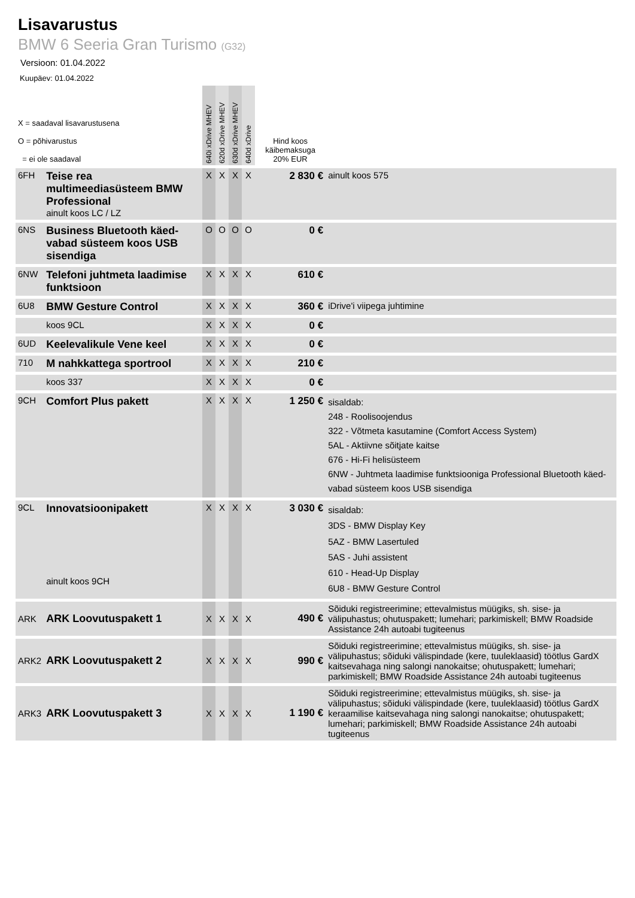Lisavarustus
BMW 6 Seeria Gran Turismo (G32)
Versioon: 01.04.2022
Kuupäev: 01.04.2022
| X = saadaval lisavarustusena O = põhivarustus = ei ole saadaval | | 640i xDrive MHEV | 620d xDrive MHEV | 630d xDrive MHEV | 640d xDrive | Hind koos käibemaksuga 20% EUR | |
| 6FH | Teise rea multimeediasüsteem BMW Professional ainult koos LC / LZ | X | X | X | X | 2 830 € | ainult koos 575 |
| 6NS | Business Bluetooth käed-vabad süsteem koos USB sisendiga | O | O | O | O | 0 € | |
| 6NW | Telefoni juhtmeta laadimise funktsioon | X | X | X | X | 610 € | |
| 6U8 | BMW Gesture Control | X | X | X | X | 360 € | iDrive'i viipega juhtimine |
| | koos 9CL | X | X | X | X | 0 € | |
| 6UD | Keelevalikule Vene keel | X | X | X | X | 0 € | |
| 710 | M nahkkattega sportrool | X | X | X | X | 210 € | |
| | koos 337 | X | X | X | X | 0 € | |
| 9CH | Comfort Plus pakett | X | X | X | X | 1 250 € | sisaldab: 248 - Roolisoojendus 322 - Võtmeta kasutamine (Comfort Access System) 5AL - Aktiivne sõitjate kaitse 676 - Hi-Fi helisüsteem 6NW - Juhtmeta laadimise funktsiooniga Professional Bluetooth käed-vabad süsteem koos USB sisendiga |
| 9CL | Innovatsioonipakett ainult koos 9CH | X | X | X | X | 3 030 € | sisaldab: 3DS - BMW Display Key 5AZ - BMW Lasertuled 5AS - Juhi assistent 610 - Head-Up Display 6U8 - BMW Gesture Control |
| ARK | ARK Loovutuspakett 1 | X | X | X | X | 490 € | Sõiduki registreerimine; ettevalmistus müügiks, sh. sise- ja välipuhastus; ohutuspakett; lumehari; parkimiskell; BMW Roadside Assistance 24h autoabi tugiteenus |
| ARK2 | ARK Loovutuspakett 2 | X | X | X | X | 990 € | Sõiduki registreerimine; ettevalmistus müügiks, sh. sise- ja välipuhastus; sõiduki välispindade (kere, tuuleklaasid) töötlus GardX kaitsevahaga ning salongi nanokaitse; ohutuspakett; lumehari; parkimiskell; BMW Roadside Assistance 24h autoabi tugiteenus |
| ARK3 | ARK Loovutuspakett 3 | X | X | X | X | 1 190 € | Sõiduki registreerimine; ettevalmistus müügiks, sh. sise- ja välipuhastus; sõiduki välispindade (kere, tuuleklaasid) töötlus GardX keraamilise kaitsevahaga ning salongi nanokaitse; ohutuspakett; lumehari; parkimiskell; BMW Roadside Assistance 24h autoabi tugiteenus |